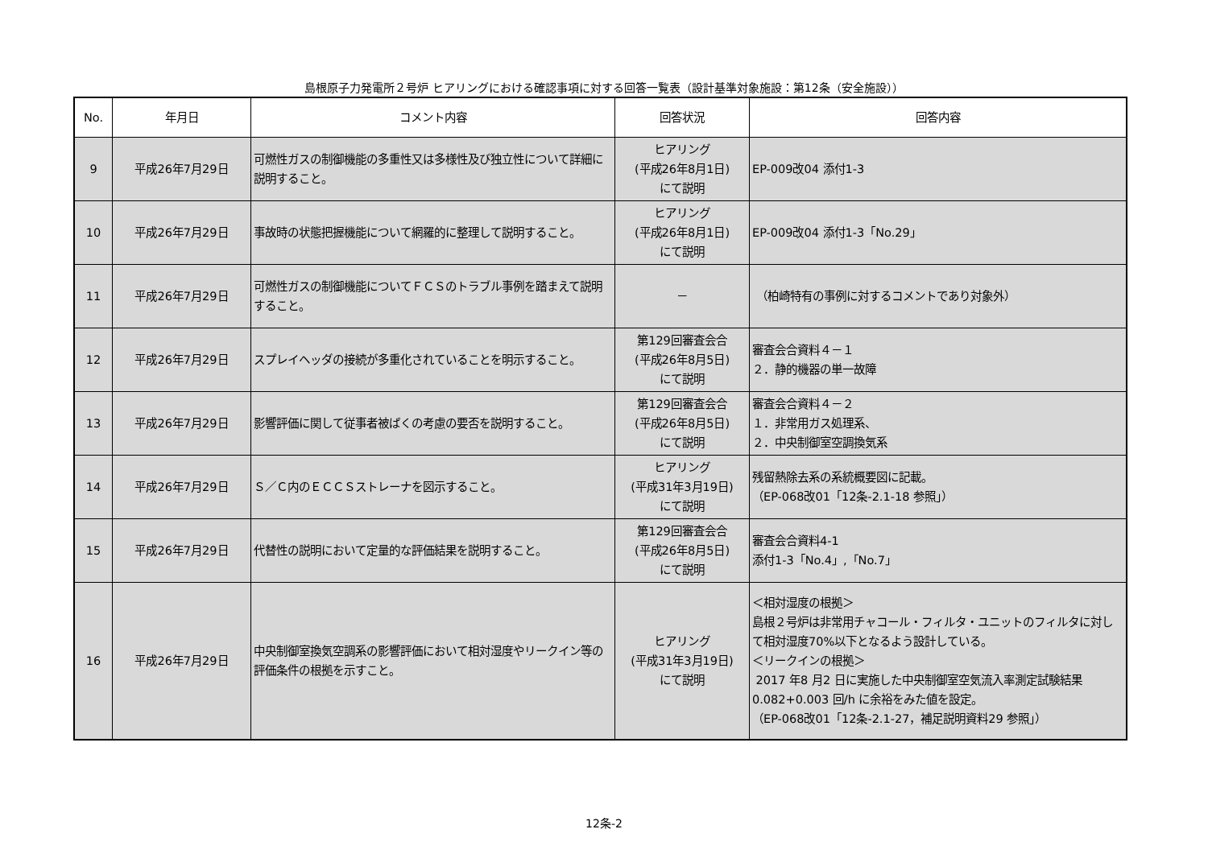島根原子力発電所２号炉 ヒアリングにおける確認事項に対する回答一覧表（設計基準対象施設：第12条（安全施設））
| No. | 年月日 | コメント内容 | 回答状況 | 回答内容 |
| --- | --- | --- | --- | --- |
| 9 | 平成26年7月29日 | 可燃性ガスの制御機能の多重性又は多様性及び独立性について詳細に説明すること。 | ヒアリング (平成26年8月1日) にて説明 | EP-009改04 添付1-3 |
| 10 | 平成26年7月29日 | 事故時の状態把握機能について網羅的に整理して説明すること。 | ヒアリング (平成26年8月1日) にて説明 | EP-009改04 添付1-3「No.29」 |
| 11 | 平成26年7月29日 | 可燃性ガスの制御機能についてＦＣＳのトラブル事例を踏まえて説明すること。 | － | （柏崎特有の事例に対するコメントであり対象外） |
| 12 | 平成26年7月29日 | スプレイヘッダの接続が多重化されていることを明示すること。 | 第129回審査会合 (平成26年8月5日) にて説明 | 審査会合資料４－１ ２．静的機器の単一故障 |
| 13 | 平成26年7月29日 | 影響評価に関して従事者被ばくの考慮の要否を説明すること。 | 第129回審査会合 (平成26年8月5日) にて説明 | 審査会合資料４－２ １．非常用ガス処理系、 ２．中央制御室空調換気系 |
| 14 | 平成26年7月29日 | Ｓ／Ｃ内のＥＣＣＳストレーナを図示すること。 | ヒアリング (平成31年3月19日) にて説明 | 残留熱除去系の系統概要図に記載。 （EP-068改01「12条-2.1-18 参照」） |
| 15 | 平成26年7月29日 | 代替性の説明において定量的な評価結果を説明すること。 | 第129回審査会合 (平成26年8月5日) にて説明 | 審査会合資料4-1 添付1-3「No.4」,「No.7」 |
| 16 | 平成26年7月29日 | 中央制御室換気空調系の影響評価において相対湿度やリークイン等の評価条件の根拠を示すこと。 | ヒアリング (平成31年3月19日) にて説明 | ＜相対湿度の根拠＞ 島根２号炉は非常用チャコール・フィルタ・ユニットのフィルタに対して相対湿度70%以下となるよう設計している。 ＜リークインの根拠＞ 2017 年8 月2 日に実施した中央制御室空気流入率測定試験結果0.082+0.003 回/h に余裕をみた値を設定。 （EP-068改01「12条-2.1-27，補足説明資料29 参照」） |
12条-2